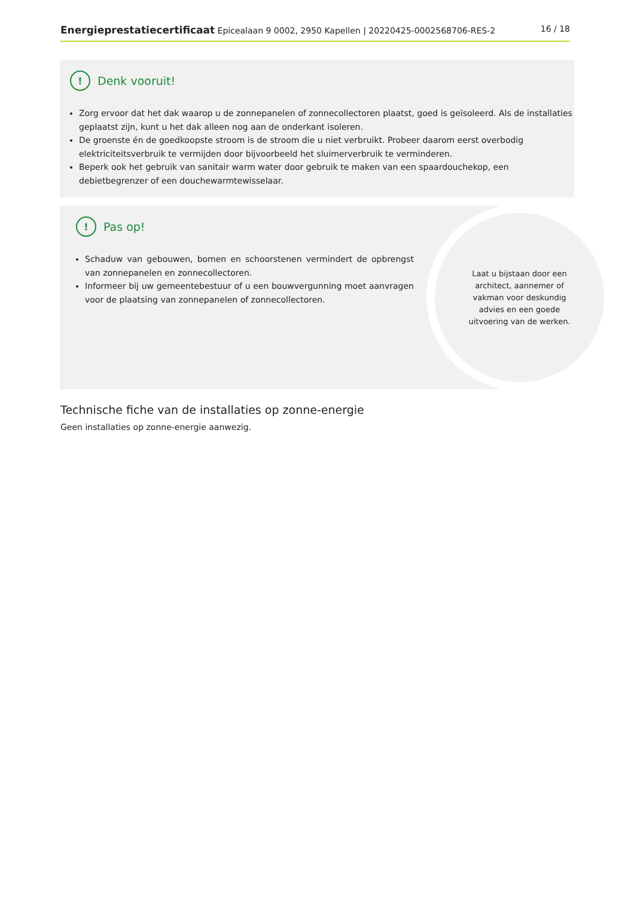Energieprestatiecertificaat Epicealaan 9 0002, 2950 Kapellen | 20220425-0002568706-RES-2 16 / 18
! Denk vooruit!
Zorg ervoor dat het dak waarop u de zonnepanelen of zonnecollectoren plaatst, goed is geïsoleerd. Als de installaties geplaatst zijn, kunt u het dak alleen nog aan de onderkant isoleren.
De groenste én de goedkoopste stroom is de stroom die u niet verbruikt. Probeer daarom eerst overbodig elektriciteitsverbruik te vermijden door bijvoorbeeld het sluimerverbruik te verminderen.
Beperk ook het gebruik van sanitair warm water door gebruik te maken van een spaardouchekop, een debietbegrenzer of een douchewarmtewisselaar.
! Pas op!
Schaduw van gebouwen, bomen en schoorstenen vermindert de opbrengst van zonnepanelen en zonnecollectoren.
Informeer bij uw gemeentebestuur of u een bouwvergunning moet aanvragen voor de plaatsing van zonnepanelen of zonnecollectoren.
Laat u bijstaan door een architect, aannemer of vakman voor deskundig advies en een goede uitvoering van de werken.
Technische fiche van de installaties op zonne-energie
Geen installaties op zonne-energie aanwezig.